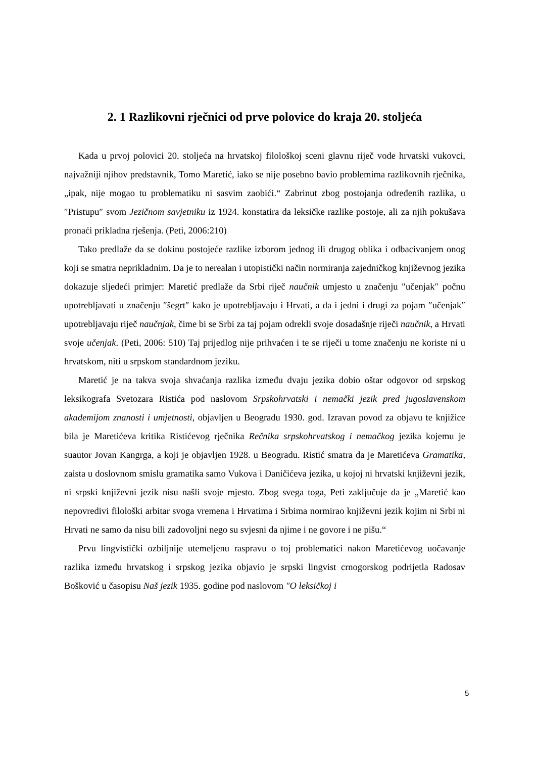2. 1 Razlikovni rječnici od prve polovice do kraja 20. stoljeća
Kada u prvoj polovici 20. stoljeća na hrvatskoj filološkoj sceni glavnu riječ vode hrvatski vukovci, najvažniji njihov predstavnik, Tomo Maretić, iako se nije posebno bavio problemima razlikovnih rječnika, „ipak, nije mogao tu problematiku ni sasvim zaobići.“ Zabrinut zbog postojanja određenih razlika, u ″Pristupu″ svom Jezičnom savjetniku iz 1924. konstatira da leksičke razlike postoje, ali za njih pokušava pronaći prikladna rješenja. (Peti, 2006:210)
Tako predlaže da se dokinu postojeće razlike izborom jednog ili drugog oblika i odbacivanjem onog koji se smatra neprikladnim. Da je to nerealan i utopistički način normiranja zajedničkog književnog jezika dokazuje sljedeći primjer: Maretić predlaže da Srbi riječ naučnik umjesto u značenju ″učenjak″ počnu upotrebljavati u značenju ″šegrt″ kako je upotrebljavaju i Hrvati, a da i jedni i drugi za pojam ″učenjak″ upotrebljavaju riječ naučnjak, čime bi se Srbi za taj pojam odrekli svoje dosadašnje riječi naučnik, a Hrvati svoje učenjak. (Peti, 2006: 510) Taj prijedlog nije prihvaćen i te se riječi u tome značenju ne koriste ni u hrvatskom, niti u srpskom standardnom jeziku.
Maretić je na takva svoja shvaćanja razlika između dvaju jezika dobio oštar odgovor od srpskog leksikografa Svetozara Ristića pod naslovom Srpskohrvatski i nemački jezik pred jugoslavenskom akademijom znanosti i umjetnosti, objavljen u Beogradu 1930. god. Izravan povod za objavu te knjižice bila je Maretićeva kritika Ristićevog rječnika Rečnika srpskohrvatskog i nemačkog jezika kojemu je suautor Jovan Kangrga, a koji je objavljen 1928. u Beogradu. Ristić smatra da je Maretićeva Gramatika, zaista u doslovnom smislu gramatika samo Vukova i Daničićeva jezika, u kojoj ni hrvatski književni jezik, ni srpski književni jezik nisu našli svoje mjesto. Zbog svega toga, Peti zaključuje da je „Maretić kao nepovredivi filološki arbitar svoga vremena i Hrvatima i Srbima normirao književni jezik kojim ni Srbi ni Hrvati ne samo da nisu bili zadovoljni nego su svjesni da njime i ne govore i ne pišu.“
Prvu lingvistički ozbiljnije utemeljenu raspravu o toj problematici nakon Maretićevog uočavanje razlika između hrvatskog i srpskog jezika objavio je srpski lingvist crnogorskog podrijetla Radosav Bošković u časopisu Naš jezik 1935. godine pod naslovom ″O leksičkoj i
5